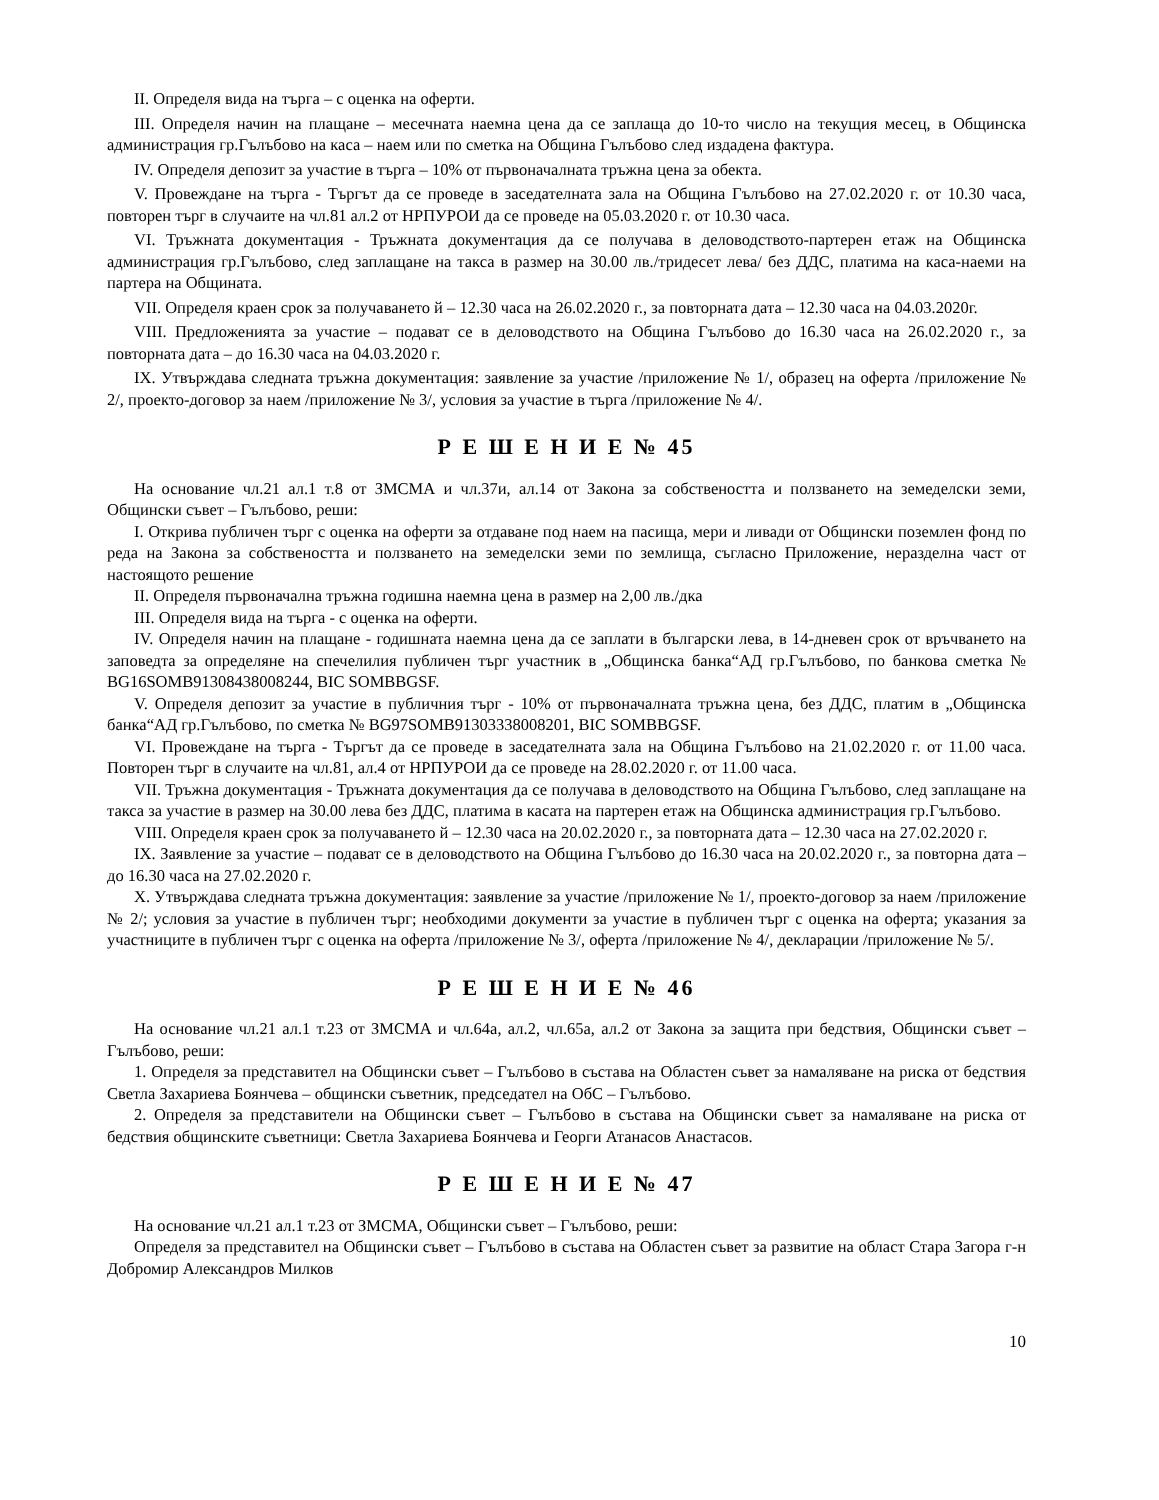II. Определя вида на търга – с оценка на оферти.
III. Определя начин на плащане – месечната наемна цена да се заплаща до 10-то число на текущия месец, в Общинска администрация гр.Гълъбово на каса – наем или по сметка на Община Гълъбово след издадена фактура.
IV. Определя депозит за участие в търга – 10% от първоначалната тръжна цена за обекта.
V. Провеждане на търга - Търгът да се проведе в заседателната зала на Община Гълъбово на 27.02.2020 г. от 10.30 часа, повторен търг в случаите на чл.81 ал.2 от НРПУРОИ да се проведе на 05.03.2020 г. от 10.30 часа.
VI. Тръжната документация - Тръжната документация да се получава в деловодството-партерен етаж на Общинска администрация гр.Гълъбово, след заплащане на такса в размер на 30.00 лв./тридесет лева/ без ДДС, платима на каса-наеми на партера на Общината.
VII. Определя краен срок за получаването й – 12.30 часа на 26.02.2020 г., за повторната дата – 12.30 часа на 04.03.2020г.
VIII. Предложенията за участие – подават се в деловодството на Община Гълъбово до 16.30 часа на 26.02.2020 г., за повторната дата – до 16.30 часа на 04.03.2020 г.
IX. Утвърждава следната тръжна документация: заявление за участие /приложение № 1/, образец на оферта /приложение № 2/, проекто-договор за наем /приложение № 3/, условия за участие в търга /приложение № 4/.
Р Е Ш Е Н И Е № 45
На основание чл.21 ал.1 т.8 от ЗМСМА и чл.37и, ал.14 от Закона за собствеността и ползването на земеделски земи, Общински съвет – Гълъбово, реши:
I. Открива публичен търг с оценка на оферти за отдаване под наем на пасища, мери и ливади от Общински поземлен фонд по реда на Закона за собствеността и ползването на земеделски земи по землища, съгласно Приложение, неразделна част от настоящото решение
II. Определя първоначална тръжна годишна наемна цена в размер на 2,00 лв./дка
III. Определя вида на търга - с оценка на оферти.
IV. Определя начин на плащане - годишната наемна цена да се заплати в български лева, в 14-дневен срок от връчването на заповедта за определяне на спечелилия публичен търг участник в „Общинска банка“АД гр.Гълъбово, по банкова сметка № BG16SOMB91308438008244, BIC SOMBBGSF.
V. Определя депозит за участие в публичния търг - 10% от първоначалната тръжна цена, без ДДС, платим в „Общинска банка“АД гр.Гълъбово, по сметка № BG97SOMB91303338008201, BIC SOMBBGSF.
VI. Провеждане на търга - Търгът да се проведе в заседателната зала на Община Гълъбово на 21.02.2020 г. от 11.00 часа. Повторен търг в случаите на чл.81, ал.4 от НРПУРОИ да се проведе на 28.02.2020 г. от 11.00 часа.
VII. Тръжна документация - Тръжната документация да се получава в деловодството на Община Гълъбово, след заплащане на такса за участие в размер на 30.00 лева без ДДС, платима в касата на партерен етаж на Общинска администрация гр.Гълъбово.
VIII. Определя краен срок за получаването й – 12.30 часа на 20.02.2020 г., за повторната дата – 12.30 часа на 27.02.2020 г.
IX. Заявление за участие – подават се в деловодството на Община Гълъбово до 16.30 часа на 20.02.2020 г., за повторна дата – до 16.30 часа на 27.02.2020 г.
X. Утвърждава следната тръжна документация: заявление за участие /приложение № 1/, проекто-договор за наем /приложение № 2/; условия за участие в публичен търг; необходими документи за участие в публичен търг с оценка на оферта; указания за участниците в публичен търг с оценка на оферта /приложение № 3/, оферта /приложение № 4/, декларации /приложение № 5/.
Р Е Ш Е Н И Е № 46
На основание чл.21 ал.1 т.23 от ЗМСМА и чл.64а, ал.2, чл.65а, ал.2 от Закона за защита при бедствия, Общински съвет – Гълъбово, реши:
1. Определя за представител на Общински съвет – Гълъбово в състава на Областен съвет за намаляване на риска от бедствия Светла Захариева Боянчева – общински съветник, председател на ОбС – Гълъбово.
2. Определя за представители на Общински съвет – Гълъбово в състава на Общински съвет за намаляване на риска от бедствия общинските съветници: Светла Захариева Боянчева и Георги Атанасов Анастасов.
Р Е Ш Е Н И Е № 47
На основание чл.21 ал.1 т.23 от ЗМСМА, Общински съвет – Гълъбово, реши:
Определя за представител на Общински съвет – Гълъбово в състава на Областен съвет за развитие на област Стара Загора г-н Добромир Александров Милков
10